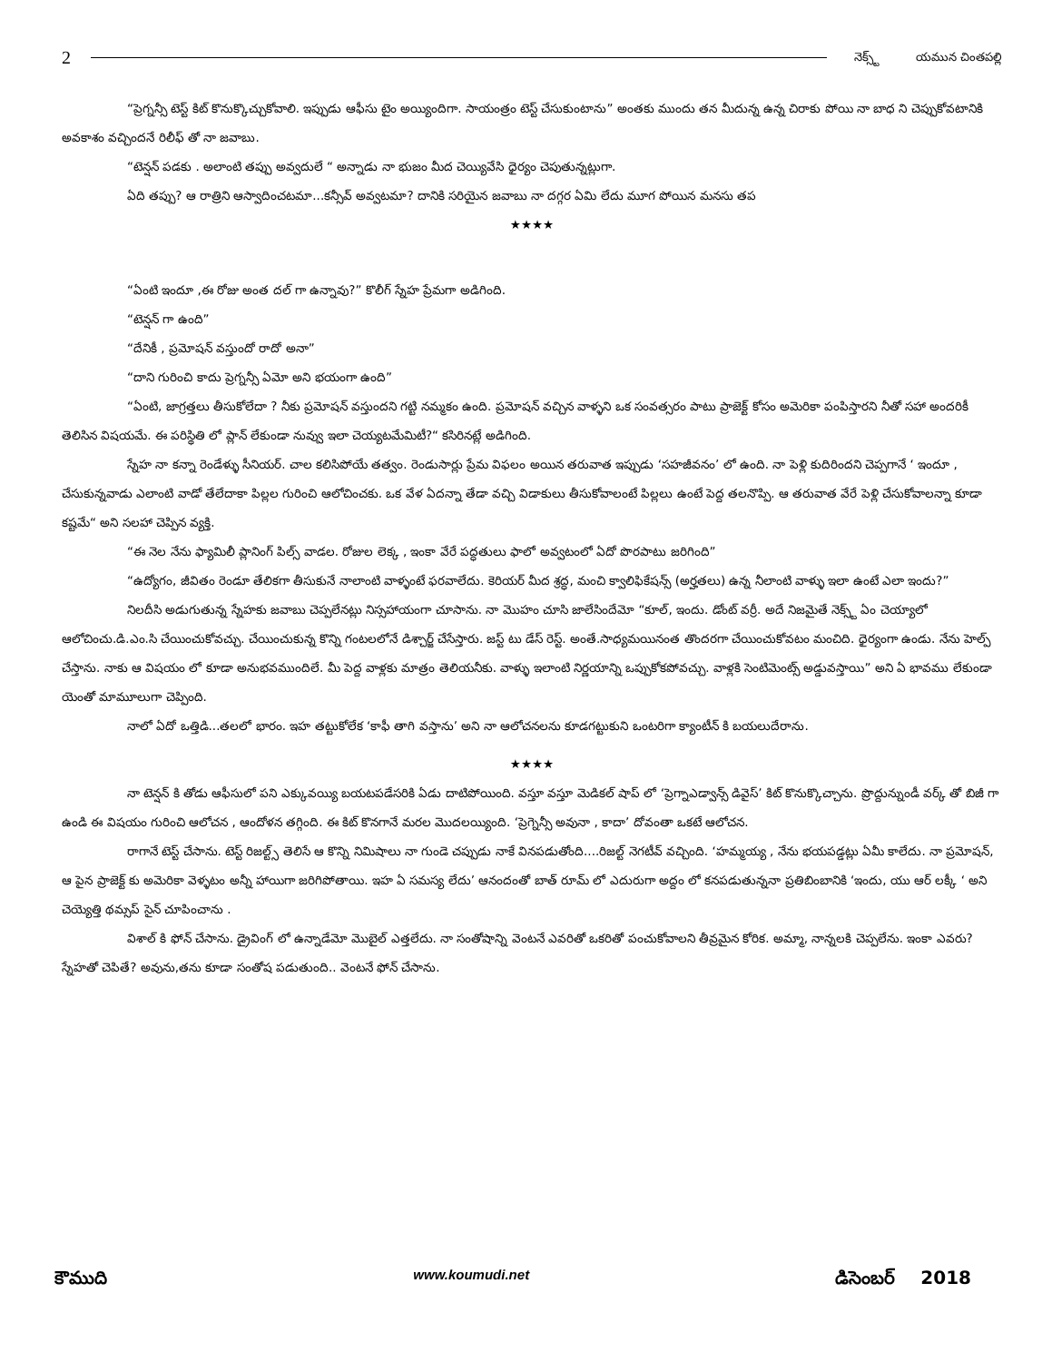2
నెక్స్ట్ యమున చింతపల్లి
“ప్రెగ్నన్సీ టెస్ట్ కిట్ కొనుక్కొచ్చుకోవాలి. ఇప్పుడు ఆఫీసు టైం అయ్యిందిగా. సాయంత్రం టెస్ట్ చేసుకుంటాను” అంతకు ముందు తన మీదున్న ఉన్న చిరాకు పోయి నా బాధ ని చెప్పుకోవటానికి అవకాశం వచ్చిందనే రిలీఫ్ తో నా జవాబు.
“టెన్షన్ పడకు . అలాంటి తప్పు అవ్వదులే “ అన్నాడు నా భుజం మీద చెయ్యివేసి ధైర్యం చెపుతున్నట్లుగా.
ఏది తప్పు? ఆ రాత్రిని ఆస్వాదించటమా...కన్సీవ్ అవ్వటమా? దానికి సరియైన జవాబు నా దగ్గర ఏమి లేదు మూగ పోయిన మనసు తప
★★★★
“ఏంటి ఇందూ ,ఈ రోజు అంత దల్ గా ఉన్నావు?” కొలీగ్ స్నేహ ప్రేమగా అడిగింది.
“టెన్షన్ గా ఉంది”
“దేనికీ , ప్రమోషన్ వస్తుందో రాదో అనా”
“దాని గురించి కాదు ప్రెగ్నన్సీ ఏమో అని భయంగా ఉంది”
“ఏంటి, జాగ్రత్తలు తీసుకోలేదా ? నీకు ప్రమోషన్ వస్తుందని గట్టి నమ్మకం ఉంది. ప్రమోషన్ వచ్చిన వాళ్ళని ఒక సంవత్సరం పాటు ప్రాజెక్ట్ కోసం అమెరికా పంపిస్తారని నీతో సహా అందరికీ తెలిసిన విషయమే. ఈ పరిస్థితి లో ప్లాన్ లేకుండా నువ్వు ఇలా చెయ్యటమేమిటీ?“ కసిరినట్లే అడిగింది.
స్నేహ నా కన్నా రెండేళ్ళు సీనియర్. చాల కలిసిపోయే తత్వం. రెండుసార్లు ప్రేమ విఫలం అయిన తరువాత ఇప్పుడు ‘సహజీవనం’ లో ఉంది. నా పెళ్లి కుదిరిందని చెప్పగానే ‘ ఇందూ , చేసుకున్నవాడు ఎలాంటి వాడో తేలేదాకా పిల్లల గురించి ఆలోచించకు. ఒక వేళ ఏదన్నా తేడా వచ్చి విడాకులు తీసుకోవాలంటే పిల్లలు ఉంటే పెద్ద తలనొప్పి. ఆ తరువాత వేరే పెళ్లి చేసుకోవాలన్నా కూడా కష్టమే“ అని సలహా చెప్పిన వ్యక్తి.
“ఈ నెల నేను ఫ్యామిలీ ప్లానింగ్ పిల్స్ వాడల. రోజుల లెక్క , ఇంకా వేరే పద్ధతులు ఫాలో అవ్వటంలో ఏదో పొరపాటు జరిగింది”
“ఉద్యోగం, జీవితం రెండూ తేలికగా తీసుకునే నాలాంటి వాళ్ళంటే ఫరవాలేదు. కెరియర్ మీద శ్రద్ధ, మంచి క్వాలిఫికేషన్స్ (అర్హతలు) ఉన్న నీలాంటి వాళ్ళు ఇలా ఉంటే ఎలా ఇందు?”
నిలదీసి అడుగుతున్న స్నేహకు జవాబు చెప్పలేనట్లు నిస్సహాయంగా చూసాను. నా మొహం చూసి జాలేసిందేమో “కూల్, ఇందు. డోంట్ వర్రీ. అదే నిజమైతే నెక్స్ట్ ఏం చెయ్యాలో ఆలోచించు.డి.ఎం.సి చేయించుకోవచ్చు. చేయించుకున్న కొన్ని గంటలలోనే డిశ్చార్జ్ చేసేస్తారు. జస్ట్ టు డేస్ రెస్ట్. అంతే.సాధ్యమయినంత తొందరగా చేయించుకోవటం మంచిది. ధైర్యంగా ఉండు. నేను హెల్ప్ చేస్తాను. నాకు ఆ విషయం లో కూడా అనుభవముందిలే. మీ పెద్ద వాళ్లకు మాత్రం తెలియనీకు. వాళ్ళు ఇలాంటి నిర్ణయాన్ని ఒప్పుకోకపోవచ్చు. వాళ్లకి సెంటిమెంట్స్ అడ్డువస్తాయి” అని ఏ భావము లేకుండా యెంతో మామూలుగా చెప్పింది.
నాలో ఏదో ఒత్తిడి...తలలో భారం. ఇహ తట్టుకోలేక ‘కాఫీ తాగి వస్తాను’ అని నా ఆలోచనలను కూడగట్టుకుని ఒంటరిగా క్యాంటీన్ కి బయలుదేరాను.
★★★★
నా టెన్షన్ కి తోడు ఆఫీసులో పని ఎక్కువయ్యి బయటపడేసరికి ఏడు దాటిపోయింది. వస్తూ వస్తూ మెడికల్ షాప్ లో ‘ప్రెగ్నాఎడ్వాన్స్ డివైస్’ కిట్ కొనుక్కొచ్చాను. ప్రొద్దున్నుండీ వర్క్ తో బిజీ గా ఉండి ఈ విషయం గురించి ఆలోచన , ఆందోళన తగ్గింది. ఈ కిట్ కొనగానే మరల మొదలయ్యింది. ‘ప్రెగ్నెన్సీ అవునా , కాదా’ దోవంతా ఒకటే ఆలోచన.
రాగానే టెస్ట్ చేసాను. టెస్ట్ రిజల్ట్స్ తెలిసే ఆ కొన్ని నిమిషాలు నా గుండె చప్పుడు నాకే వినపడుతోంది....రిజల్ట్ నెగటీవ్ వచ్చింది. ‘హమ్మయ్య , నేను భయపడ్డట్లు ఏమీ కాలేదు. నా ప్రమోషన్, ఆ పైన ప్రాజెక్ట్ కు అమెరికా వెళ్ళటం అన్నీ హాయిగా జరిగిపోతాయి. ఇహ ఏ సమస్య లేదు’ ఆనందంతో బాత్ రూమ్ లో ఎదురుగా అద్దం లో కనపడుతున్ననా ప్రతిబింబానికి ‘ఇందు, యు ఆర్ లక్కీ ‘ అని చెయ్యెత్తి థమ్సప్ సైన్ చూపించాను .
విశాల్ కి ఫోన్ చేసాను. డ్రైవింగ్ లో ఉన్నాడేమో మొబైల్ ఎత్తలేదు. నా సంతోషాన్ని వెంటనే ఎవరితో ఒకరితో పంచుకోవాలని తీవ్రమైన కోరిక. అమ్మా, నాన్నలకి చెప్పలేను. ఇంకా ఎవరు? స్నేహతో చెపితే? అవును,తను కూడా సంతోష పడుతుంది.. వెంటనే ఫోన్ చేసాను.
కౌముది www.koumudi.net డిసెంబర్ 2018